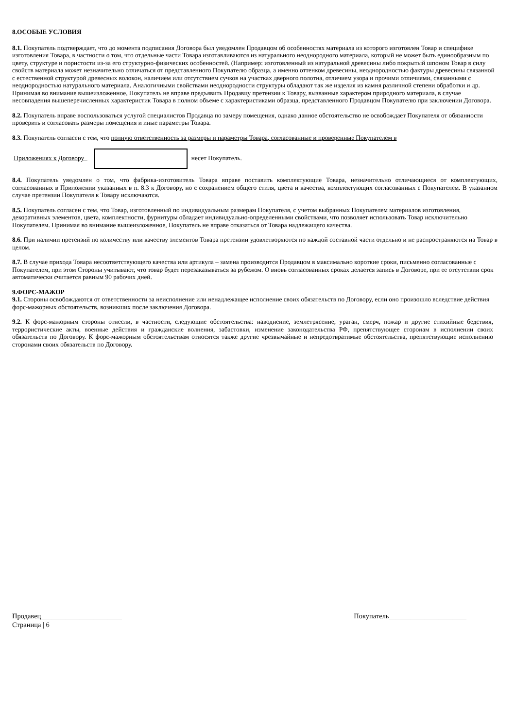8.ОСОБЫЕ УСЛОВИЯ
8.1. Покупатель подтверждает, что до момента подписания Договора был уведомлен Продавцом об особенностях материала из которого изготовлен Товар и специфике изготовления Товара, в частности о том, что отдельные части Товара изготавливаются из натурального неоднородного материала, который не может быть единообразным по цвету, структуре и пористости из-за его структурно-физических особенностей. (Например: изготовленный из натуральной древесины либо покрытый шпоном Товар в силу свойств материала может незначительно отличаться от представленного Покупателю образца, а именно оттенком древесины, неоднородностью фактуры древесины связанной с естественной структурой древесных волокон, наличием или отсутствием сучков на участках дверного полотна, отличием узора и прочими отличиями, связанными с неоднородностью натурального материала. Аналогичными свойствами неоднородности структуры обладают так же изделия из камня различной степени обработки и др. Принимая во внимание вышеизложенное, Покупатель не вправе предъявить Продавцу претензии к Товару, вызванные характером природного материала, в случае несовпадения вышеперечисленных характеристик Товара в полном объеме с характеристиками образца, представленного Продавцом Покупателю при заключении Договора.
8.2. Покупатель вправе воспользоваться услугой специалистов Продавца по замеру помещения, однако данное обстоятельство не освобождает Покупателя от обязанности проверить и согласовать размеры помещения и иные параметры Товара.
8.3. Покупатель согласен с тем, что полную ответственность за размеры и параметры Товара, согласованные и проверенные Покупателем в
Приложениях к Договору несет Покупатель.
8.4. Покупатель уведомлен о том, что фабрика-изготовитель Товара вправе поставить комплектующие Товара, незначительно отличающиеся от комплектующих, согласованных в Приложении указанных в п. 8.3 к Договору, но с сохранением общего стиля, цвета и качества, комплектующих согласованных с Покупателем. В указанном случае претензии Покупателя к Товару исключаются.
8.5. Покупатель согласен с тем, что Товар, изготовленный по индивидуальным размерам Покупателя, с учетом выбранных Покупателем материалов изготовления, декоративных элементов, цвета, комплектности, фурнитуры обладает индивидуально-определенными свойствами, что позволяет использовать Товар исключительно Покупателем. Принимая во внимание вышеизложенное, Покупатель не вправе отказаться от Товара надлежащего качества.
8.6. При наличии претензий по количеству или качеству элементов Товара претензии удовлетворяются по каждой составной части отдельно и не распространяются на Товар в целом.
8.7. В случае прихода Товара несоответствующего качества или артикула – замена производится Продавцом в максимально короткие сроки, письменно согласованные с Покупателем, при этом Стороны учитывают, что товар будет перезаказываться за рубежом. О вновь согласованных сроках делается запись в Договоре, при ее отсутствии срок автоматически считается равным 90 рабочих дней.
9.ФОРС-МАЖОР
9.1. Стороны освобождаются от ответственности за неисполнение или ненадлежащее исполнение своих обязательств по Договору, если оно произошло вследствие действия форс-мажорных обстоятельств, возникших после заключения Договора.
9.2. К форс-мажорным стороны отнесли, в частности, следующие обстоятельства: наводнение, землетрясение, ураган, смерч, пожар и другие стихийные бедствия, террористические акты, военные действия и гражданские волнения, забастовки, изменение законодательства РФ, препятствующее сторонам в исполнении своих обязательств по Договору. К форс-мажорным обстоятельствам относятся также другие чрезвычайные и непредотвратимые обстоятельства, препятствующие исполнению сторонами своих обязательств по Договору.
Продавец_______________________ Покупатель______________________
Страница | 6